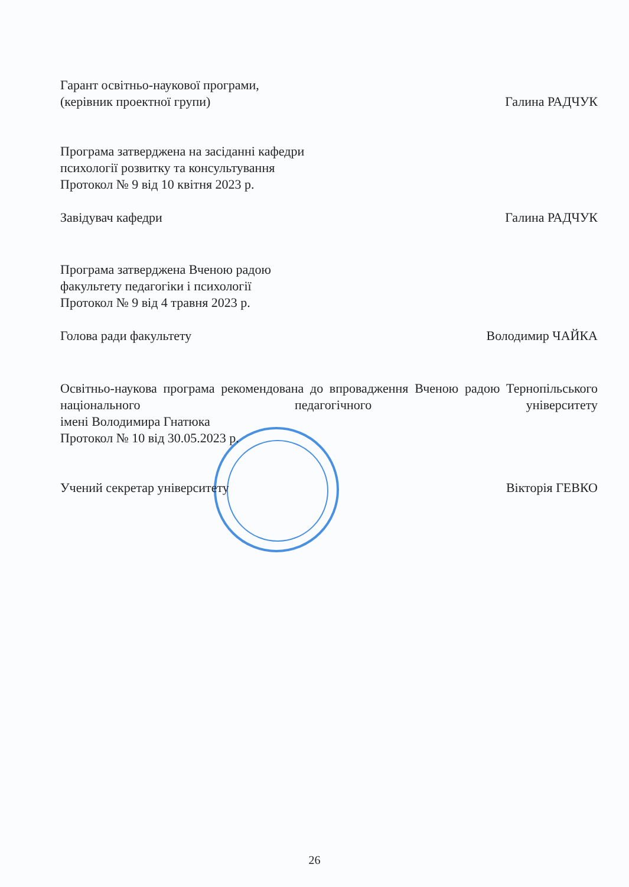Гарант освітньо-наукової програми,
(керівник проектної групи)
Галина РАДЧУК
Програма затверджена на засіданні кафедри
психології розвитку та консультування
Протокол № 9 від 10 квітня 2023 р.
Завідувач кафедри
Галина РАДЧУК
Програма затверджена Вченою радою
факультету педагогіки і психології
Протокол № 9 від 4 травня 2023 р.
Голова ради факультету
Володимир ЧАЙКА
Освітньо-наукова програма рекомендована до впровадження Вченою радою Тернопільського національного педагогічного університету
імені Володимира Гнатюка
Протокол № 10 від 30.05.2023 р.
Учений секретар університету
Вікторія ГЕВКО
26